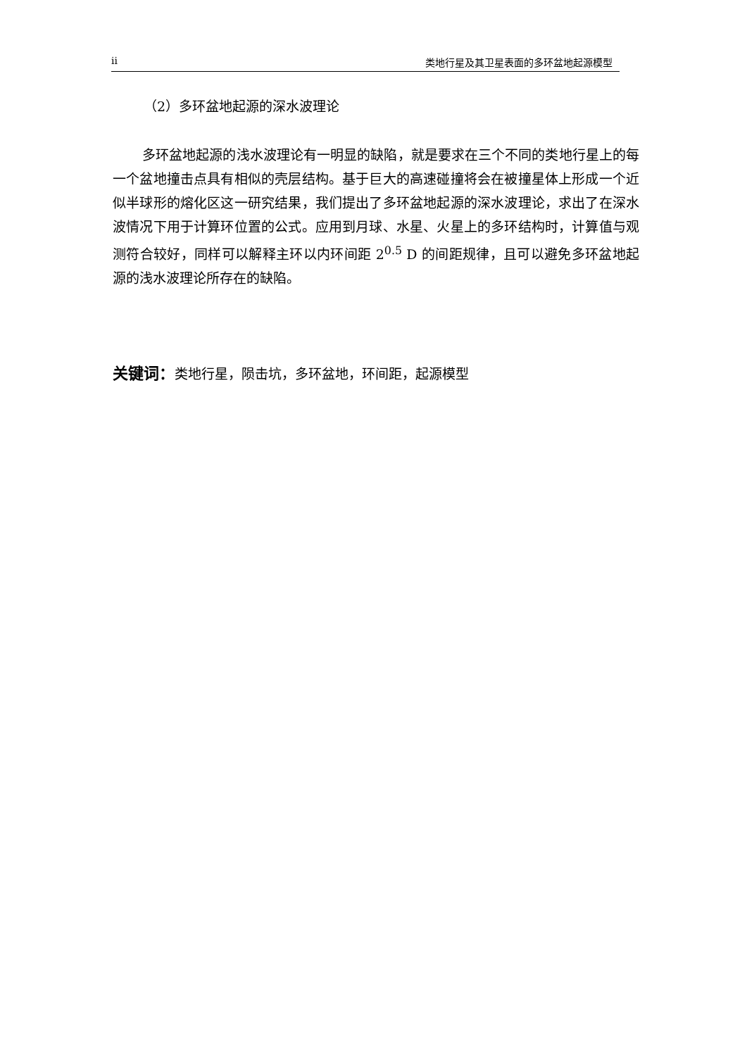ii 类地行星及其卫星表面的多环盆地起源模型
（2）多环盆地起源的深水波理论
多环盆地起源的浅水波理论有一明显的缺陷，就是要求在三个不同的类地行星上的每一个盆地撞击点具有相似的壳层结构。基于巨大的高速碰撞将会在被撞星体上形成一个近似半球形的熔化区这一研究结果，我们提出了多环盆地起源的深水波理论，求出了在深水波情况下用于计算环位置的公式。应用到月球、水星、火星上的多环结构时，计算值与观测符合较好，同样可以解释主环以内环间距 2<sup>0.5</sup> D 的间距规律，且可以避免多环盆地起源的浅水波理论所存在的缺陷。
关键词：类地行星，陨击坑，多环盆地，环间距，起源模型